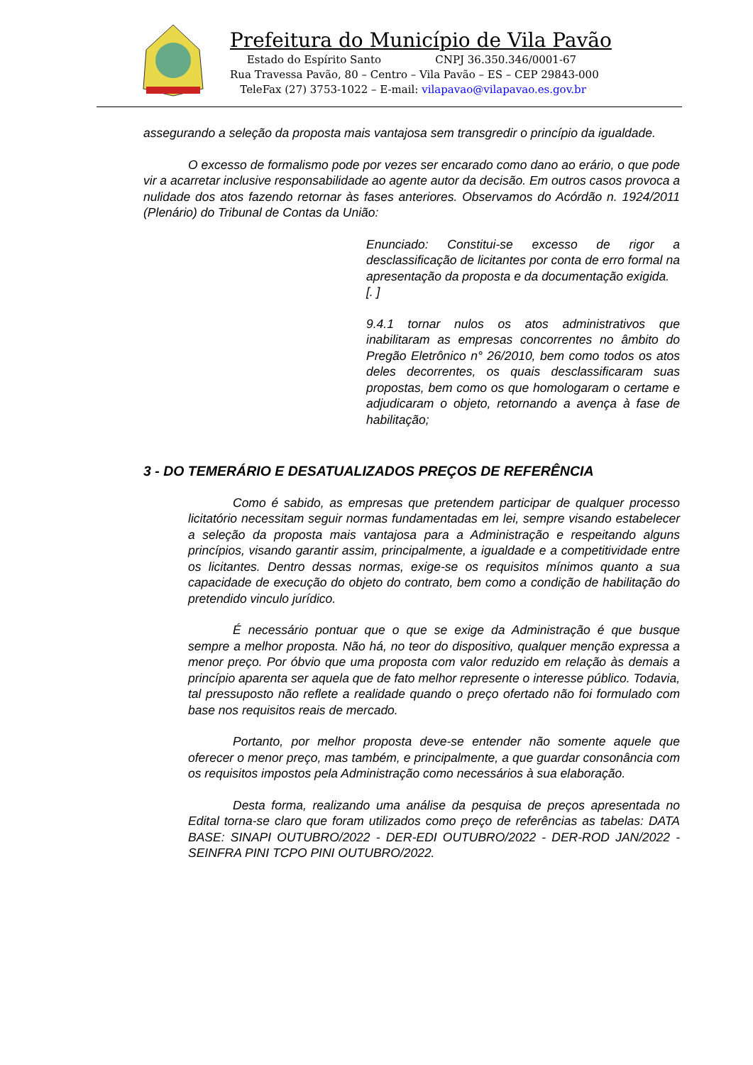Prefeitura do Município de Vila Pavão
Estado do Espírito Santo CNPJ 36.350.346/0001-67
Rua Travessa Pavão, 80 – Centro – Vila Pavão – ES – CEP 29843-000
TeleFax (27) 3753-1022 – E-mail: vilapavao@vilapavao.es.gov.br
assegurando a seleção da proposta mais vantajosa sem transgredir o princípio da igualdade.
O excesso de formalismo pode por vezes ser encarado como dano ao erário, o que pode vir a acarretar inclusive responsabilidade ao agente autor da decisão. Em outros casos provoca a nulidade dos atos fazendo retornar às fases anteriores. Observamos do Acórdão n. 1924/2011 (Plenário) do Tribunal de Contas da União:
Enunciado: Constitui-se excesso de rigor a desclassificação de licitantes por conta de erro formal na apresentação da proposta e da documentação exigida.
[. ]
9.4.1 tornar nulos os atos administrativos que inabilitaram as empresas concorrentes no âmbito do Pregão Eletrônico n° 26/2010, bem como todos os atos deles decorrentes, os quais desclassificaram suas propostas, bem como os que homologaram o certame e adjudicaram o objeto, retornando a avença à fase de habilitação;
3 - DO TEMERÁRIO E DESATUALIZADOS PREÇOS DE REFERÊNCIA
Como é sabido, as empresas que pretendem participar de qualquer processo licitatório necessitam seguir normas fundamentadas em lei, sempre visando estabelecer a seleção da proposta mais vantajosa para a Administração e respeitando alguns princípios, visando garantir assim, principalmente, a igualdade e a competitividade entre os licitantes. Dentro dessas normas, exige-se os requisitos mínimos quanto a sua capacidade de execução do objeto do contrato, bem como a condição de habilitação do pretendido vinculo jurídico.
É necessário pontuar que o que se exige da Administração é que busque sempre a melhor proposta. Não há, no teor do dispositivo, qualquer menção expressa a menor preço. Por óbvio que uma proposta com valor reduzido em relação às demais a princípio aparenta ser aquela que de fato melhor represente o interesse público. Todavia, tal pressuposto não reflete a realidade quando o preço ofertado não foi formulado com base nos requisitos reais de mercado.
Portanto, por melhor proposta deve-se entender não somente aquele que oferecer o menor preço, mas também, e principalmente, a que guardar consonância com os requisitos impostos pela Administração como necessários à sua elaboração.
Desta forma, realizando uma análise da pesquisa de preços apresentada no Edital torna-se claro que foram utilizados como preço de referências as tabelas: DATA BASE: SINAPI OUTUBRO/2022 - DER-EDI OUTUBRO/2022 - DER-ROD JAN/2022 - SEINFRA PINI TCPO PINI OUTUBRO/2022.